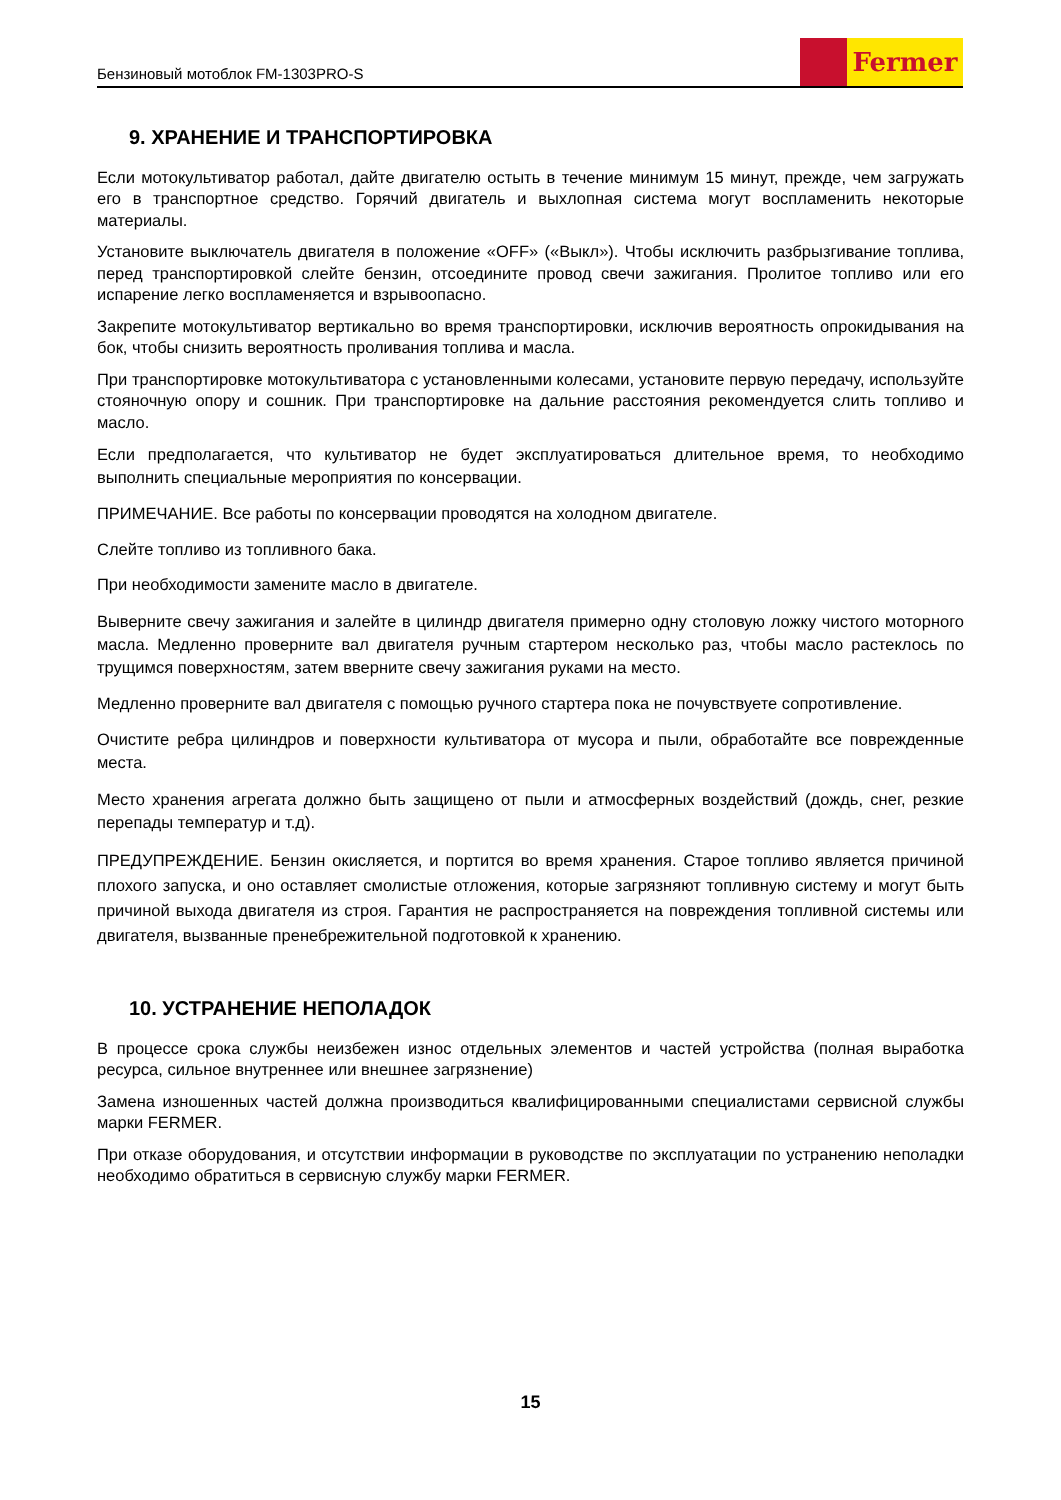Бензиновый мотоблок FM-1303PRO-S
Fermer
9. ХРАНЕНИЕ И ТРАНСПОРТИРОВКА
Если мотокультиватор работал, дайте двигателю остыть в течение минимум 15 минут, прежде, чем загружать его в транспортное средство. Горячий двигатель и выхлопная система могут воспламенить некоторые материалы.
Установите выключатель двигателя в положение «OFF» («Выкл»). Чтобы исключить разбрызгивание топлива, перед транспортировкой слейте бензин, отсоедините провод свечи зажигания. Пролитое топливо или его испарение легко воспламеняется и взрывоопасно.
Закрепите мотокультиватор вертикально во время транспортировки, исключив вероятность опрокидывания на бок, чтобы снизить вероятность проливания топлива и масла.
При транспортировке мотокультиватора с установленными колесами, установите первую передачу, используйте стояночную опору и сошник. При транспортировке на дальние расстояния рекомендуется слить топливо и масло.
Если предполагается, что культиватор не будет эксплуатироваться длительное время, то необходимо выполнить специальные мероприятия по консервации.
ПРИМЕЧАНИЕ. Все работы по консервации проводятся на холодном двигателе.
Слейте топливо из топливного бака.
При необходимости замените масло в двигателе.
Выверните свечу зажигания и залейте в цилиндр двигателя примерно одну столовую ложку чистого моторного масла. Медленно проверните вал двигателя ручным стартером несколько раз, чтобы масло растеклось по трущимся поверхностям, затем вверните свечу зажигания руками на место.
Медленно проверните вал двигателя с помощью ручного стартера пока не почувствуете сопротивление.
Очистите ребра цилиндров и поверхности культиватора от мусора и пыли, обработайте все поврежденные места.
Место хранения агрегата должно быть защищено от пыли и атмосферных воздействий (дождь, снег, резкие перепады температур и т.д).
ПРЕДУПРЕЖДЕНИЕ. Бензин окисляется, и портится во время хранения. Старое топливо является причиной плохого запуска, и оно оставляет смолистые отложения, которые загрязняют топливную систему и могут быть причиной выхода двигателя из строя. Гарантия не распространяется на повреждения топливной системы или двигателя, вызванные пренебрежительной подготовкой к хранению.
10. УСТРАНЕНИЕ НЕПОЛАДОК
В процессе срока службы неизбежен износ отдельных элементов и частей устройства (полная выработка ресурса, сильное внутреннее или внешнее загрязнение)
Замена изношенных частей должна производиться квалифицированными специалистами сервисной службы марки FERMER.
При отказе оборудования, и отсутствии информации в руководстве по эксплуатации по устранению неполадки необходимо обратиться в сервисную службу марки FERMER.
15